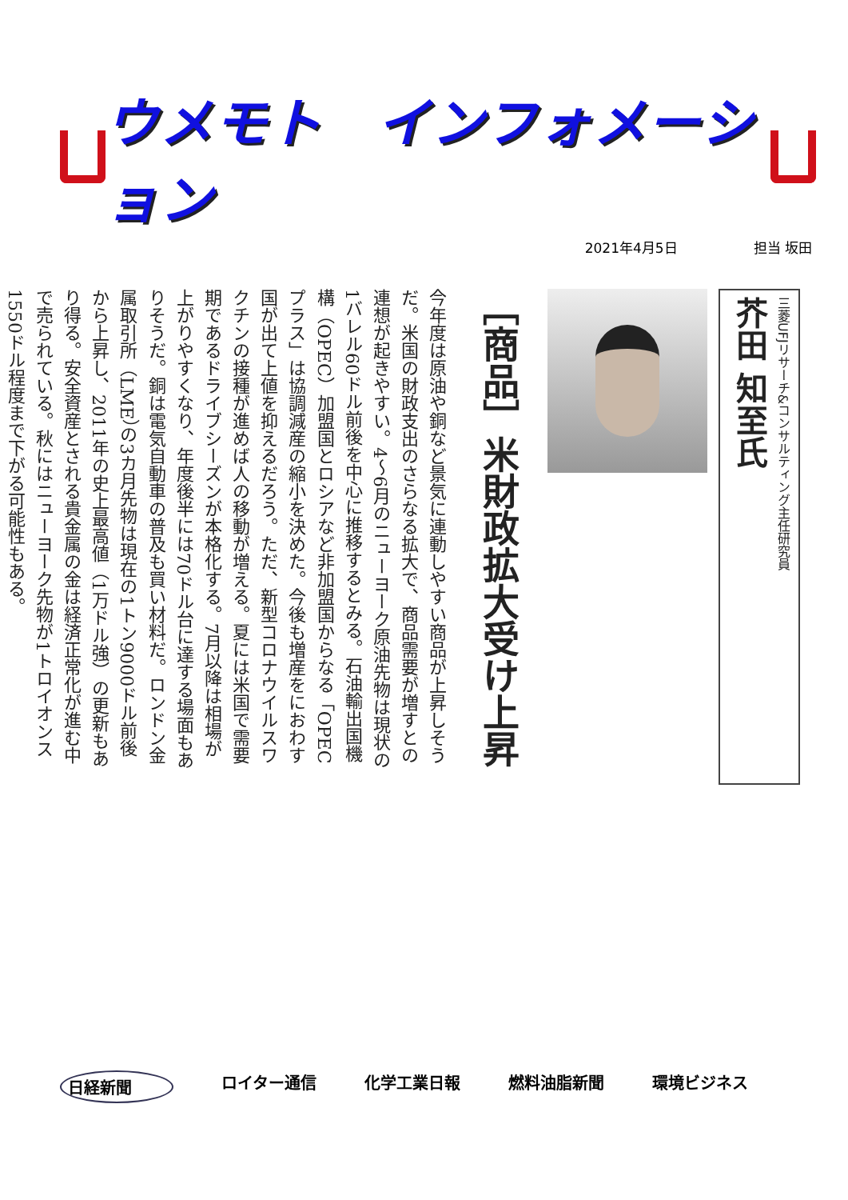ウメモト　インフォメーション
2021年4月5日 担当 坂田
三菱UFJリサーチ&コンサルティング主任研究員
芥田 知至氏
［商品］米財政拡大受け上昇
今年度は原油や銅など景気に連動しやすい商品が上昇しそうだ。米国の財政支出のさらなる拡大で、商品需要が増すとの連想が起きやすい。4～6月のニューヨーク原油先物は現状の1バレル60ドル前後を中心に推移するとみる。石油輸出国機構（OPEC）加盟国とロシアなど非加盟国からなる「OPECプラス」は協調減産の縮小を決めた。今後も増産をにおわす国が出て上値を抑えるだろう。ただ、新型コロナウイルスワクチンの接種が進めば人の移動が増える。夏には米国で需要期であるドライブシーズンが本格化する。7月以降は相場が上がりやすくなり、年度後半には70ドル台に達する場面もありそうだ。銅は電気自動車の普及も買い材料だ。ロンドン金属取引所（LME）の3カ月先物は現在の1トン9000ドル前後から上昇し、2011年の史上最高値（1万ドル強）の更新もあり得る。安全資産とされる貴金属の金は経済正常化が進む中で売られている。秋にはニューヨーク先物が1トロイオンス1550ドル程度まで下がる可能性もある。
日経新聞 ロイター通信 化学工業日報 燃料油脂新聞 環境ビジネス